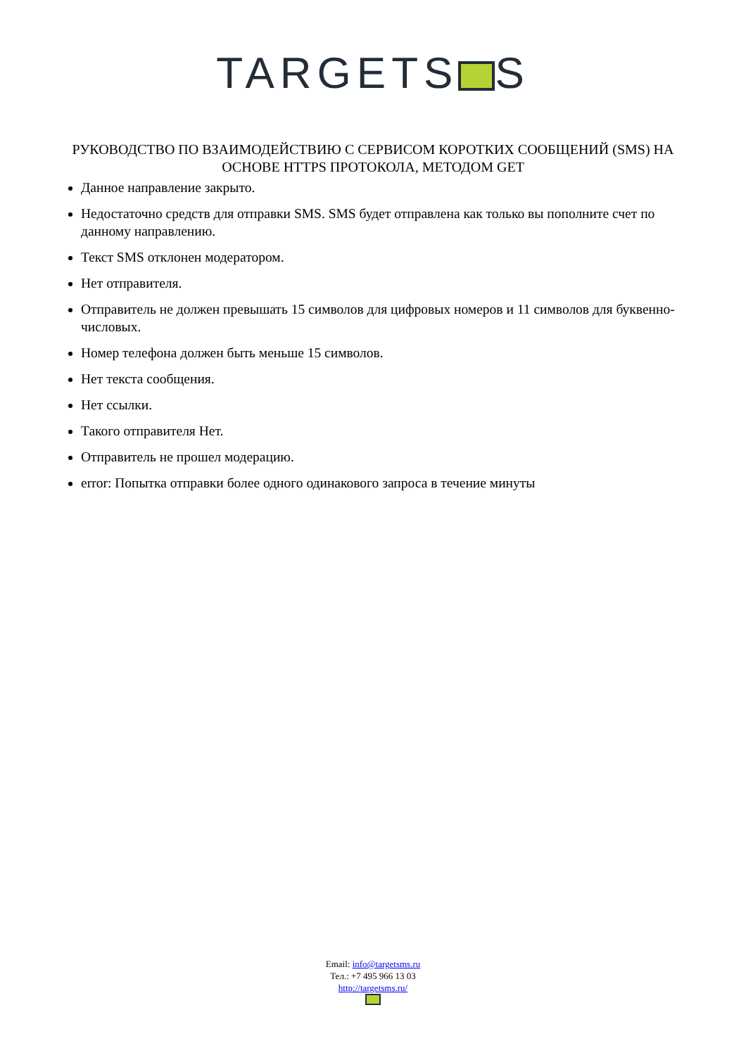TARGETS S
РУКОВОДСТВО ПО ВЗАИМОДЕЙСТВИЮ С СЕРВИСОМ КОРОТКИХ СООБЩЕНИЙ (SMS) НА ОСНОВЕ HTTPS ПРОТОКОЛА, МЕТОДОМ GET
Данное направление закрыто.
Недостаточно средств для отправки SMS. SMS будет отправлена как только вы пополните счет по данному направлению.
Текст SMS отклонен модератором.
Нет отправителя.
Отправитель не должен превышать 15 символов для цифровых номеров и 11 символов для буквенно-числовых.
Номер телефона должен быть меньше 15 символов.
Нет текста сообщения.
Нет ссылки.
Такого отправителя Нет.
Отправитель не прошел модерацию.
error: Попытка отправки более одного одинакового запроса в течение минуты
Email: info@targetsms.ru
Тел.: +7 495 966 13 03
http://targetsms.ru/